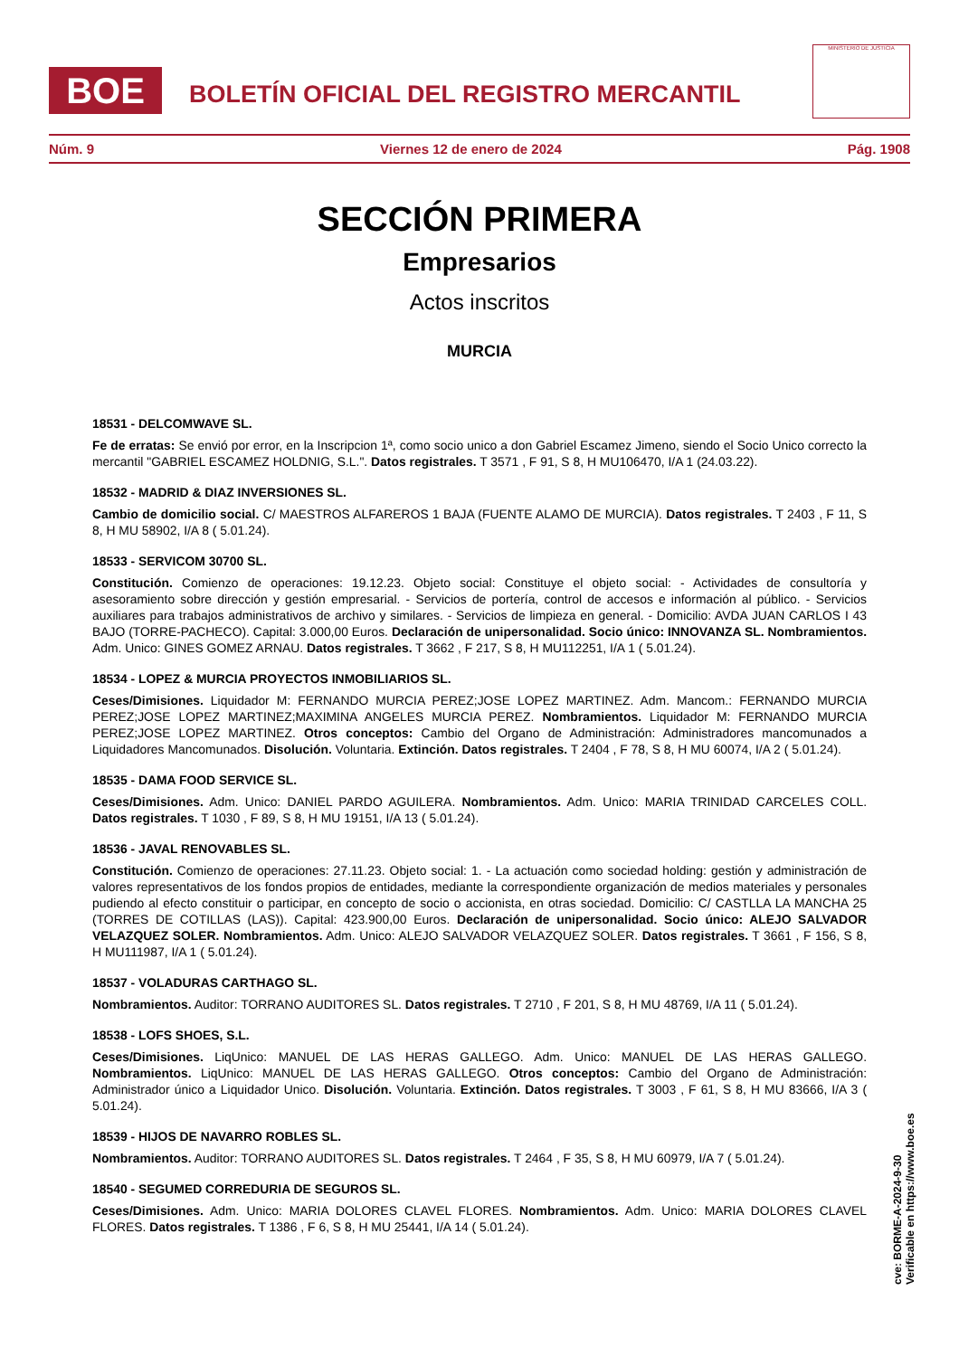BOE
BOLETÍN OFICIAL DEL REGISTRO MERCANTIL
MINISTERIO DE JUSTICIA
Núm. 9 Viernes 12 de enero de 2024 Pág. 1908
SECCIÓN PRIMERA
Empresarios
Actos inscritos
MURCIA
18531 - DELCOMWAVE SL.
Fe de erratas: Se envió por error, en la Inscripcion 1ª, como socio unico a don Gabriel Escamez Jimeno, siendo el Socio Unico correcto la mercantil "GABRIEL ESCAMEZ HOLDNIG, S.L.". Datos registrales. T 3571 , F 91, S 8, H MU106470, I/A 1 (24.03.22).
18532 - MADRID & DIAZ INVERSIONES SL.
Cambio de domicilio social. C/ MAESTROS ALFAREROS 1 BAJA (FUENTE ALAMO DE MURCIA). Datos registrales. T 2403 , F 11, S 8, H MU 58902, I/A 8 ( 5.01.24).
18533 - SERVICOM 30700 SL.
Constitución. Comienzo de operaciones: 19.12.23. Objeto social: Constituye el objeto social: - Actividades de consultoría y asesoramiento sobre dirección y gestión empresarial. - Servicios de portería, control de accesos e información al público. - Servicios auxiliares para trabajos administrativos de archivo y similares. - Servicios de limpieza en general. - Domicilio: AVDA JUAN CARLOS I 43 BAJO (TORRE-PACHECO). Capital: 3.000,00 Euros. Declaración de unipersonalidad. Socio único: INNOVANZA SL. Nombramientos. Adm. Unico: GINES GOMEZ ARNAU. Datos registrales. T 3662 , F 217, S 8, H MU112251, I/A 1 ( 5.01.24).
18534 - LOPEZ & MURCIA PROYECTOS INMOBILIARIOS SL.
Ceses/Dimisiones. Liquidador M: FERNANDO MURCIA PEREZ;JOSE LOPEZ MARTINEZ. Adm. Mancom.: FERNANDO MURCIA PEREZ;JOSE LOPEZ MARTINEZ;MAXIMINA ANGELES MURCIA PEREZ. Nombramientos. Liquidador M: FERNANDO MURCIA PEREZ;JOSE LOPEZ MARTINEZ. Otros conceptos: Cambio del Organo de Administración: Administradores mancomunados a Liquidadores Mancomunados. Disolución. Voluntaria. Extinción. Datos registrales. T 2404 , F 78, S 8, H MU 60074, I/A 2 ( 5.01.24).
18535 - DAMA FOOD SERVICE SL.
Ceses/Dimisiones. Adm. Unico: DANIEL PARDO AGUILERA. Nombramientos. Adm. Unico: MARIA TRINIDAD CARCELES COLL. Datos registrales. T 1030 , F 89, S 8, H MU 19151, I/A 13 ( 5.01.24).
18536 - JAVAL RENOVABLES SL.
Constitución. Comienzo de operaciones: 27.11.23. Objeto social: 1. - La actuación como sociedad holding: gestión y administración de valores representativos de los fondos propios de entidades, mediante la correspondiente organización de medios materiales y personales pudiendo al efecto constituir o participar, en concepto de socio o accionista, en otras sociedad. Domicilio: C/ CASTLLA LA MANCHA 25 (TORRES DE COTILLAS (LAS)). Capital: 423.900,00 Euros. Declaración de unipersonalidad. Socio único: ALEJO SALVADOR VELAZQUEZ SOLER. Nombramientos. Adm. Unico: ALEJO SALVADOR VELAZQUEZ SOLER. Datos registrales. T 3661 , F 156, S 8, H MU111987, I/A 1 ( 5.01.24).
18537 - VOLADURAS CARTHAGO SL.
Nombramientos. Auditor: TORRANO AUDITORES SL. Datos registrales. T 2710 , F 201, S 8, H MU 48769, I/A 11 ( 5.01.24).
18538 - LOFS SHOES, S.L.
Ceses/Dimisiones. LiqUnico: MANUEL DE LAS HERAS GALLEGO. Adm. Unico: MANUEL DE LAS HERAS GALLEGO. Nombramientos. LiqUnico: MANUEL DE LAS HERAS GALLEGO. Otros conceptos: Cambio del Organo de Administración: Administrador único a Liquidador Unico. Disolución. Voluntaria. Extinción. Datos registrales. T 3003 , F 61, S 8, H MU 83666, I/A 3 ( 5.01.24).
18539 - HIJOS DE NAVARRO ROBLES SL.
Nombramientos. Auditor: TORRANO AUDITORES SL. Datos registrales. T 2464 , F 35, S 8, H MU 60979, I/A 7 ( 5.01.24).
18540 - SEGUMED CORREDURIA DE SEGUROS SL.
Ceses/Dimisiones. Adm. Unico: MARIA DOLORES CLAVEL FLORES. Nombramientos. Adm. Unico: MARIA DOLORES CLAVEL FLORES. Datos registrales. T 1386 , F 6, S 8, H MU 25441, I/A 14 ( 5.01.24).
cve: BORME-A-2024-9-30
Verificable en https://www.boe.es